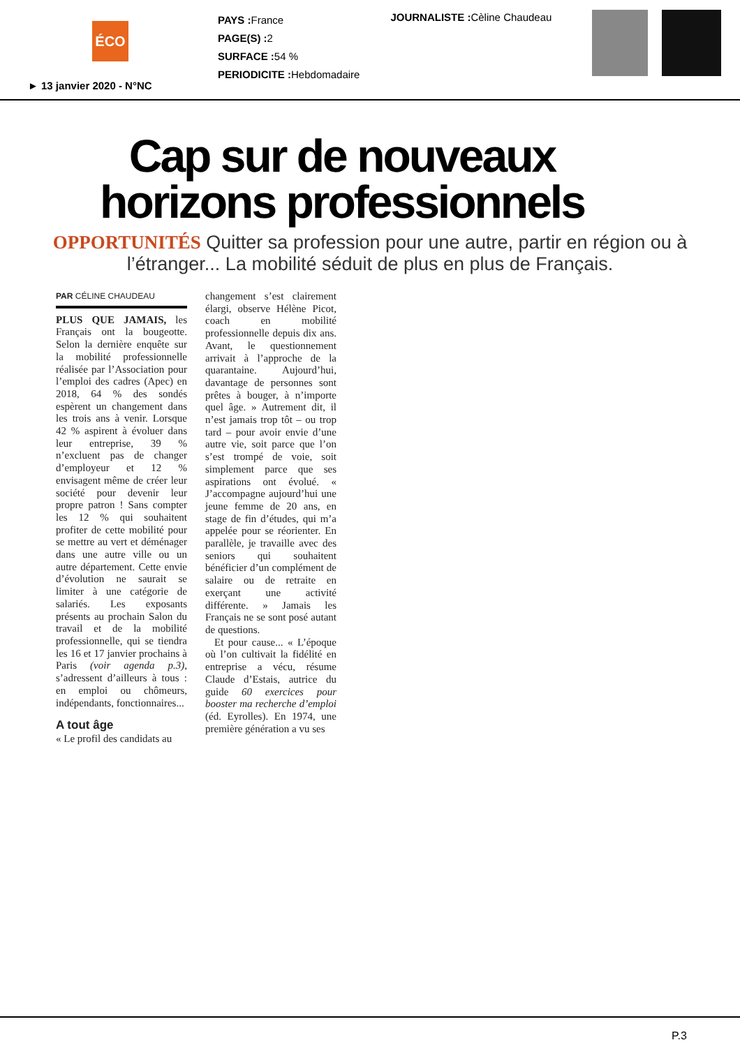ÉCO
PAYS : France
PAGE(S) : 2
SURFACE : 54 %
PERIODICITE : Hebdomadaire
JOURNALISTE : Cèline Chaudeau
► 13 janvier 2020 - N°NC
Cap sur de nouveaux
horizons professionnels
OPPORTUNITÉS Quitter sa profession pour une autre, partir en région ou à l’étranger... La mobilité séduit de plus en plus de Français.
PAR CÉLINE CHAUDEAU
PLUS QUE JAMAIS, les Français ont la bougeotte. Selon la dernière enquête sur la mobilité professionnelle réalisée par l’Association pour l’emploi des cadres (Apec) en 2018, 64 % des sondés espèrent un changement dans les trois ans à venir. Lorsque 42 % aspirent à évoluer dans leur entreprise, 39 % n’excluent pas de changer d’employeur et 12 % envisagent même de créer leur société pour devenir leur propre patron ! Sans compter les 12 % qui souhaitent profiter de cette mobilité pour se mettre au vert et déménager dans une autre ville ou un autre département. Cette envie d’évolution ne saurait se limiter à une catégorie de salariés. Les exposants présents au prochain Salon du travail et de la mobilité professionnelle, qui se tiendra les 16 et 17 janvier prochains à Paris (voir agenda p.3), s’adressent d’ailleurs à tous : en emploi ou chômeurs, indépendants, fonctionnaires...
A tout âge
« Le profil des candidats au
changement s’est clairement élargi, observe Hélène Picot, coach en mobilité professionnelle depuis dix ans. Avant, le questionnement arrivait à l’approche de la quarantaine. Aujourd’hui, davantage de personnes sont prêtes à bouger, à n’importe quel âge. » Autrement dit, il n’est jamais trop tôt – ou trop tard – pour avoir envie d’une autre vie, soit parce que l’on s’est trompé de voie, soit simplement parce que ses aspirations ont évolué. « J’accompagne aujourd’hui une jeune femme de 20 ans, en stage de fin d’études, qui m’a appelée pour se réorienter. En parallèle, je travaille avec des seniors qui souhaitent bénéficier d’un complément de salaire ou de retraite en exerçant une activité différente. » Jamais les Français ne se sont posé autant de questions.
Et pour cause... « L’époque où l’on cultivait la fidélité en entreprise a vécu, résume Claude d’Estais, autrice du guide 60 exercices pour booster ma recherche d’emploi (éd. Eyrolles). En 1974, une première génération a vu ses
P.3